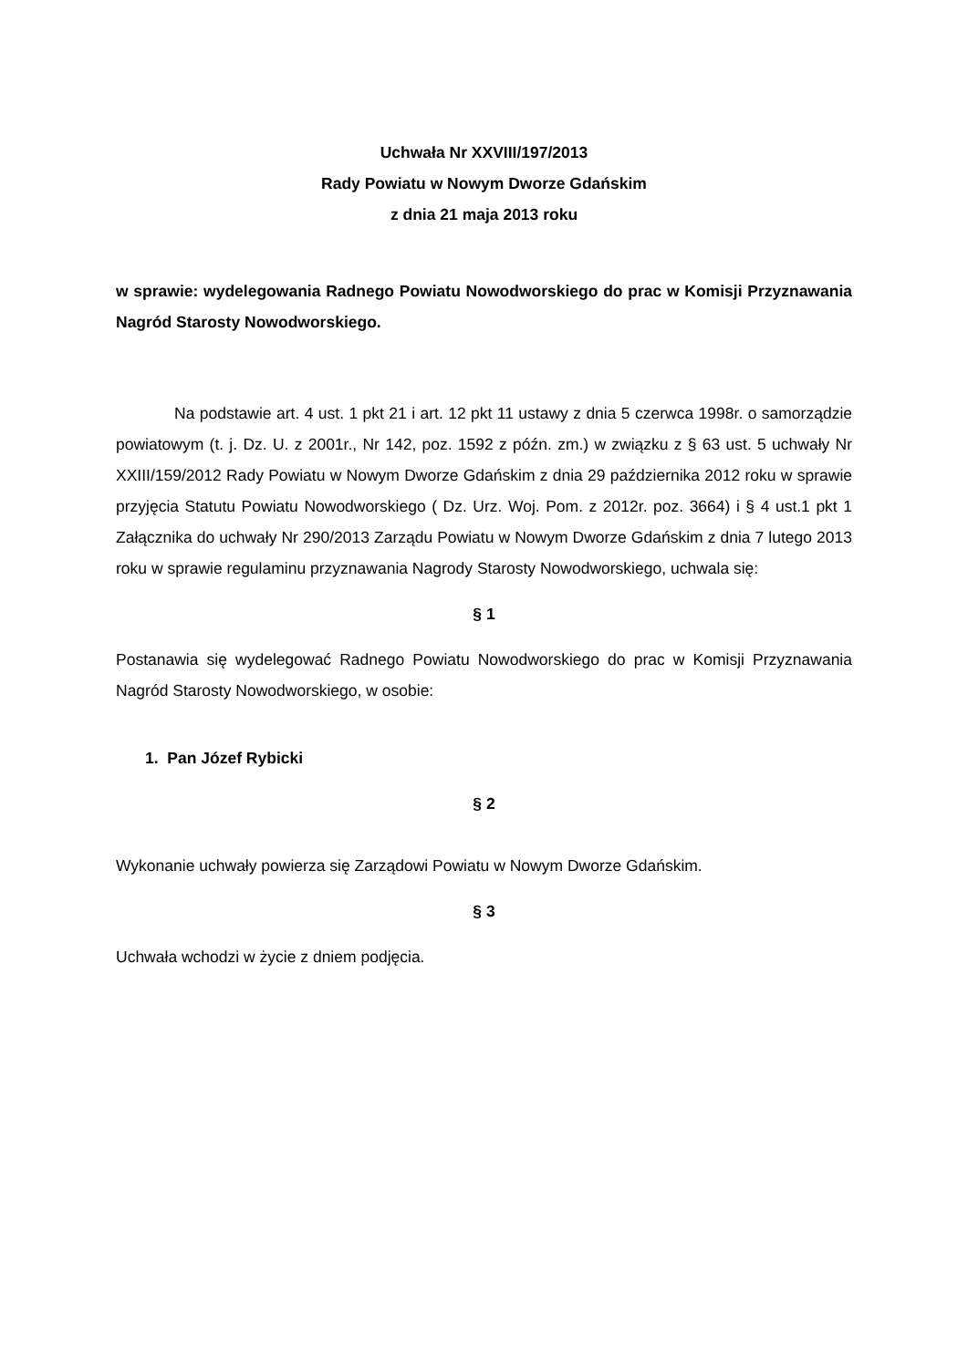Uchwała Nr XXVIII/197/2013
Rady Powiatu w Nowym Dworze Gdańskim
z dnia 21 maja 2013 roku
w sprawie: wydelegowania Radnego Powiatu Nowodworskiego do prac w Komisji Przyznawania Nagród Starosty Nowodworskiego.
Na podstawie art. 4 ust. 1 pkt 21 i art. 12 pkt 11 ustawy z dnia 5 czerwca 1998r. o samorządzie powiatowym (t. j. Dz. U. z 2001r., Nr 142, poz. 1592 z późn. zm.) w związku z § 63 ust. 5 uchwały Nr XXIII/159/2012 Rady Powiatu w Nowym Dworze Gdańskim z dnia 29 października 2012 roku w sprawie przyjęcia Statutu Powiatu Nowodworskiego ( Dz. Urz. Woj. Pom. z 2012r. poz. 3664) i § 4 ust.1 pkt 1 Załącznika do uchwały Nr 290/2013 Zarządu Powiatu w Nowym Dworze Gdańskim z dnia 7 lutego 2013 roku w sprawie regulaminu przyznawania Nagrody Starosty Nowodworskiego, uchwala się:
§ 1
Postanawia się wydelegować Radnego Powiatu Nowodworskiego do prac w Komisji Przyznawania Nagród Starosty Nowodworskiego, w osobie:
1. Pan Józef Rybicki
§ 2
Wykonanie uchwały powierza się Zarządowi Powiatu w Nowym Dworze Gdańskim.
§ 3
Uchwała wchodzi w życie z dniem podjęcia.